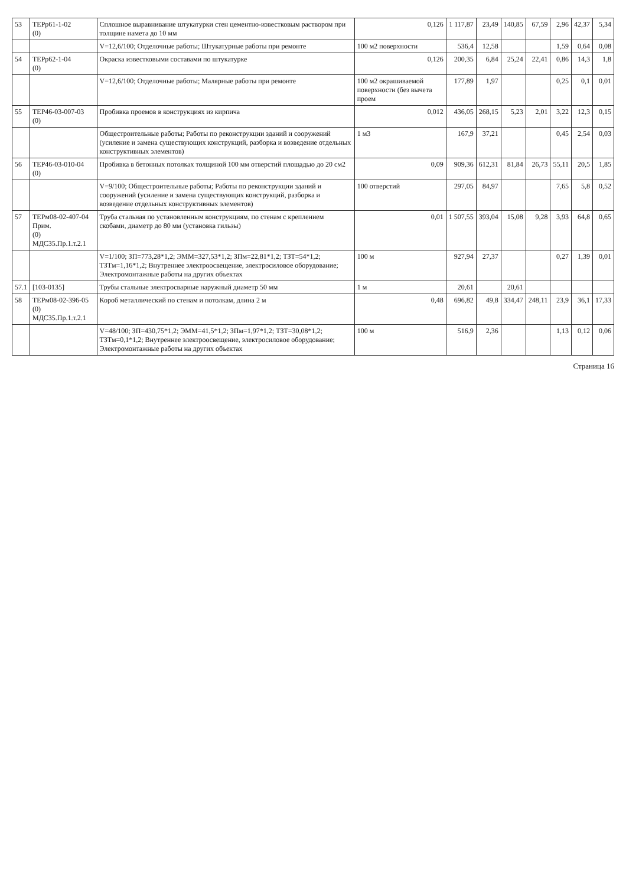| 53 | ТЕРр61-1-02 (0) | Сплошное выравнивание штукатурки стен цементно-известковым раствором при толщине намета до 10 мм | 0,126 | 1 117,87 | 23,49 | 140,85 | 67,59 | 2,96 | 42,37 | 5,34 |
| | | V=12,6/100; Отделочные работы; Штукатурные работы при ремонте | 100 м2 поверхности | 536,4 | 12,58 | | | 1,59 | 0,64 | 0,08 |
| 54 | ТЕРр62-1-04 (0) | Окраска известковыми составами по штукатурке | 0,126 | 200,35 | 6,84 | 25,24 | 22,41 | 0,86 | 14,3 | 1,8 |
| | | V=12,6/100; Отделочные работы; Малярные работы при ремонте | 100 м2 окрашиваемой поверхности (без вычета проем | 177,89 | 1,97 | | | 0,25 | 0,1 | 0,01 |
| 55 | ТЕР46-03-007-03 (0) | Пробивка проемов в конструкциях из кирпича | 0,012 | 436,05 | 268,15 | 5,23 | 2,01 | 3,22 | 12,3 | 0,15 |
| | | Общестроительные работы; Работы по реконструкции зданий и сооружений (усиление и замена существующих конструкций, разборка и возведение отдельных конструктивных элементов) | 1 м3 | 167,9 | 37,21 | | | 0,45 | 2,54 | 0,03 |
| 56 | ТЕР46-03-010-04 (0) | Пробивка в бетонных потолках толщиной 100 мм отверстий площадью до 20 см2 | 0,09 | 909,36 | 612,31 | 81,84 | 26,73 | 55,11 | 20,5 | 1,85 |
| | | V=9/100; Общестроительные работы; Работы по реконструкции зданий и сооружений (усиление и замена существующих конструкций, разборка и возведение отдельных конструктивных элементов) | 100 отверстий | 297,05 | 84,97 | | | 7,65 | 5,8 | 0,52 |
| 57 | ТЕРм08-02-407-04 Прим. (0) МДС35.Пр.1.т.2.1 | Труба стальная по установленным конструкциям, по стенам с креплением скобами, диаметр до 80 мм (установка гильзы) | 0,01 | 1 507,55 | 393,04 | 15,08 | 9,28 | 3,93 | 64,8 | 0,65 |
| | | V=1/100; ЗП=773,28*1,2; ЭММ=327,53*1,2; ЗПм=22,81*1,2; ТЗТ=54*1,2; ТЗТм=1,16*1,2; Внутреннее электроосвещение, электросиловое оборудование; Электромонтажные работы на других объектах | 100 м | 927,94 | 27,37 | | | 0,27 | 1,39 | 0,01 |
| 57.1 | [103-0135] | Трубы стальные электросварные наружный диаметр 50 мм | 1 м | 20,61 | | 20,61 | | | | |
| 58 | ТЕРм08-02-396-05 (0) МДС35.Пр.1.т.2.1 | Короб металлический по стенам и потолкам, длина 2 м | 0,48 | 696,82 | 49,8 | 334,47 | 248,11 | 23,9 | 36,1 | 17,33 |
| | | V=48/100; ЗП=430,75*1,2; ЭММ=41,5*1,2; ЗПм=1,97*1,2; ТЗТ=30,08*1,2; ТЗТм=0,1*1,2; Внутреннее электроосвещение, электросиловое оборудование; Электромонтажные работы на других объектах | 100 м | 516,9 | 2,36 | | | 1,13 | 0,12 | 0,06 |
Страница 16